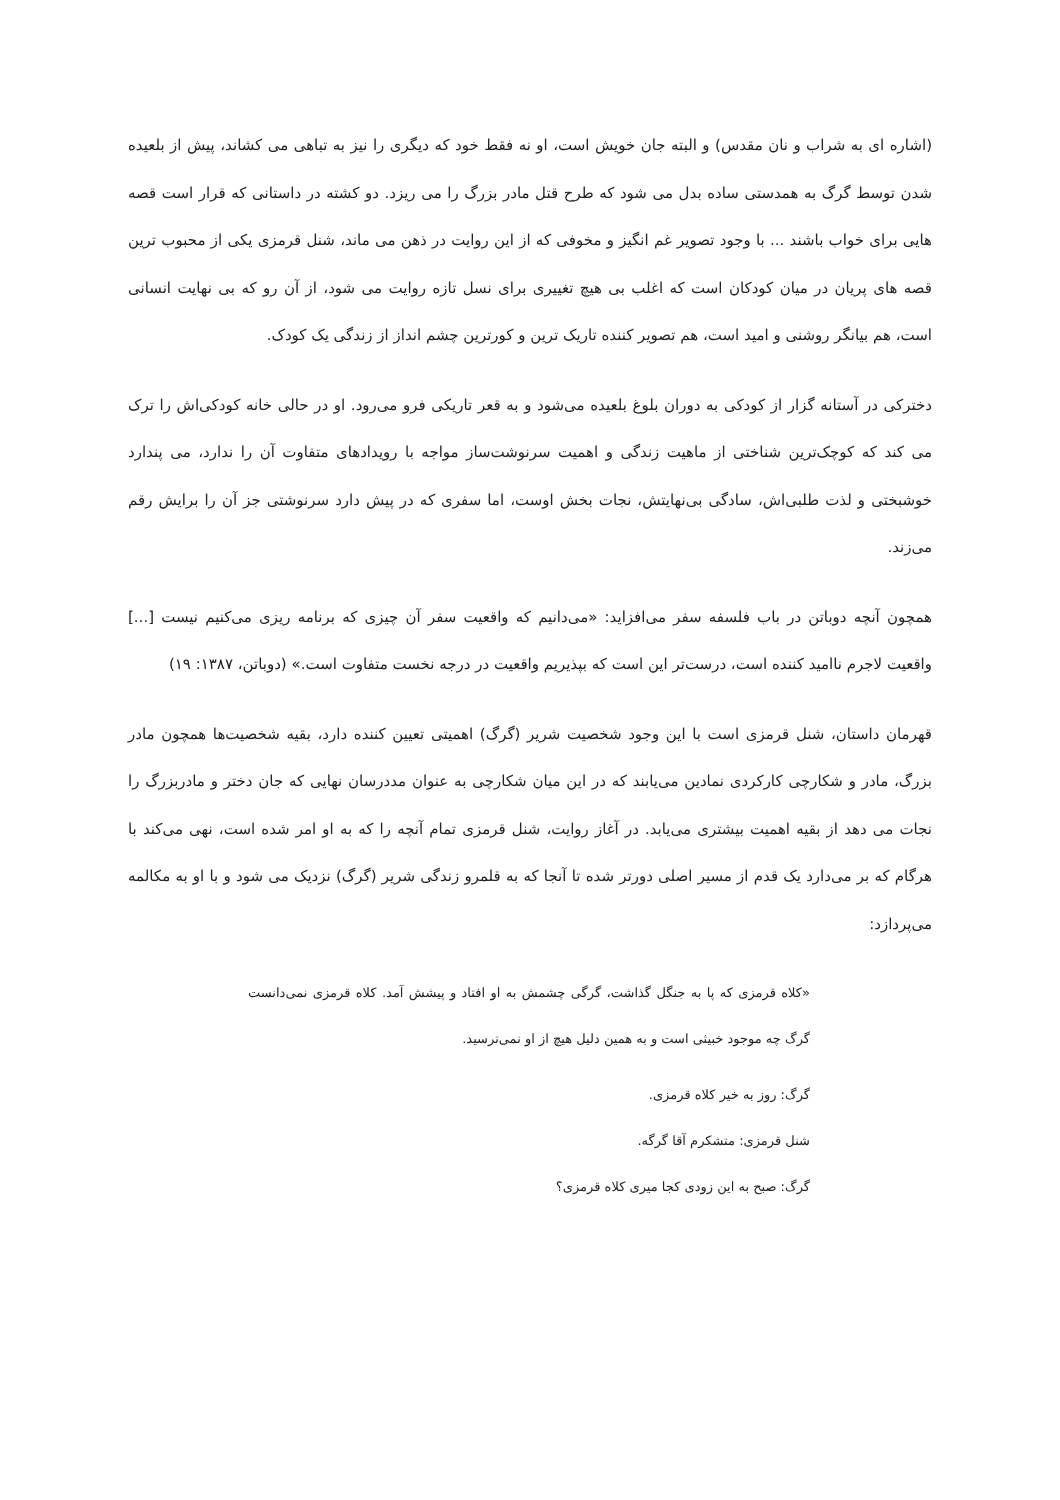(اشاره ای به شراب و نان مقدس) و البته جان خویش است، او نه فقط خود که دیگری را نیز به تباهی می کشاند، پیش از بلعیده شدن توسط گرگ به همدستی ساده بدل می شود که طرح قتل مادر بزرگ را می ریزد. دو کشته در داستانی که قرار است قصه هایی برای خواب باشند ... با وجود تصویر غم انگیز و مخوفی که از این روایت در ذهن می ماند، شنل قرمزی یکی از محبوب ترین قصه های پریان در میان کودکان است که اغلب بی هیچ تغییری برای نسل تازه روایت می شود، از آن رو که بی نهایت انسانی است، هم بیانگر روشنی و امید است، هم تصویر کننده تاریک ترین و کورترین چشم انداز از زندگی یک کودک.
دخترکی در آستانه گزار از کودکی به دوران بلوغ بلعیده می‌شود و به قعر تاریکی فرو می‌رود. او در حالی خانه کودکی‌اش را ترک می کند که کوچک‌ترین شناختی از ماهیت زندگی و اهمیت سرنوشت‌ساز مواجه با رویدادهای متفاوت آن را ندارد، می پندارد خوشبختی و لذت طلبی‌اش، سادگی بی‌نهایتش، نجات بخش اوست، اما سفری که در پیش دارد سرنوشتی جز آن را برایش رقم می‌زند.
همچون آنچه دوباتن در باب فلسفه سفر می‌افزاید: «می‌دانیم که واقعیت سفر آن چیزی که برنامه ریزی می‌کنیم نیست [...] واقعیت لاجرم ناامید کننده است، درست‌تر این است که بپذیریم واقعیت در درجه نخست متفاوت است.» (دوباتن، ۱۳۸۷: ۱۹)
قهرمان داستان، شنل قرمزی است با این وجود شخصیت شریر (گرگ) اهمیتی تعیین کننده دارد، بقیه شخصیت‌ها همچون مادر بزرگ، مادر و شکارچی کارکردی نمادین می‌یابند که در این میان شکارچی به عنوان مددرسان نهایی که جان دختر و مادربزرگ را نجات می دهد از بقیه اهمیت بیشتری می‌یابد. در آغاز روایت، شنل قرمزی تمام آنچه را که به او امر شده است، نهی می‌کند با هرگام که بر می‌دارد یک قدم از مسیر اصلی دورتر شده تا آنجا که به قلمرو زندگی شریر (گرگ) نزدیک می شود و با او به مکالمه می‌پردازد:
«کلاه قرمزی که پا به جنگل گذاشت، گرگی چشمش به او افتاد و پیشش آمد. کلاه قرمزی نمی‌دانست گرگ چه موجود خبیثی است و به همین دلیل هیچ از او نمی‌ترسید.
گرگ: روز به خیر کلاه قرمزی.
شنل قرمزی: متشکرم آقا گرگه.
گرگ: صبح به این زودی کجا میری کلاه قرمزی؟